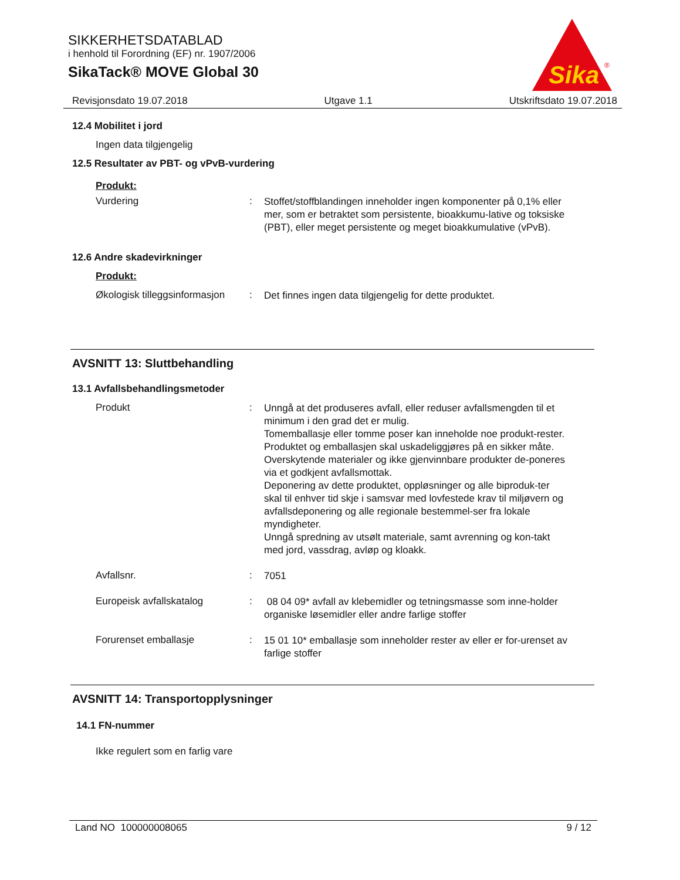SIKKERHETSDATABLAD
i henhold til Forordning (EF) nr. 1907/2006
SikaTack® MOVE Global 30
Sika
®
Revisjonsdato 19.07.2018 Utgave 1.1 Utskriftsdato 19.07.2018
12.4 Mobilitet i jord
Ingen data tilgjengelig
12.5 Resultater av PBT- og vPvB-vurdering
Produkt:
Vurdering :
Stoffet/stoffblandingen inneholder ingen komponenter på 0,1% eller mer, som er betraktet som persistente, bioakkumu-lative og toksiske (PBT), eller meget persistente og meget bioakkumulative (vPvB).
12.6 Andre skadevirkninger
Produkt:
Økologisk tilleggsinformasjon
:
Det finnes ingen data tilgjengelig for dette produktet.
AVSNITT 13: Sluttbehandling
13.1 Avfallsbehandlingsmetoder
Produkt :
Unngå at det produseres avfall, eller reduser avfallsmengden til et minimum i den grad det er mulig.
Tomemballasje eller tomme poser kan inneholde noe produkt-rester.
Produktet og emballasjen skal uskadeliggjøres på en sikker måte.
Overskytende materialer og ikke gjenvinnbare produkter de-poneres via et godkjent avfallsmottak.
Deponering av dette produktet, oppløsninger og alle biproduk-ter skal til enhver tid skje i samsvar med lovfestede krav til miljøvern og avfallsdeponering og alle regionale bestemmel-ser fra lokale myndigheter.
Unngå spredning av utsølt materiale, samt avrenning og kon-takt med jord, vassdrag, avløp og kloakk.
Avfallsnr. :
7051
Europeisk avfallskatalog :
08 04 09* avfall av klebemidler og tetningsmasse som inne-holder organiske løsemidler eller andre farlige stoffer
Forurenset emballasje :
15 01 10* emballasje som inneholder rester av eller er for-urenset av farlige stoffer
AVSNITT 14: Transportopplysninger
14.1 FN-nummer
Ikke regulert som en farlig vare
Land NO 100000008065 9 / 12